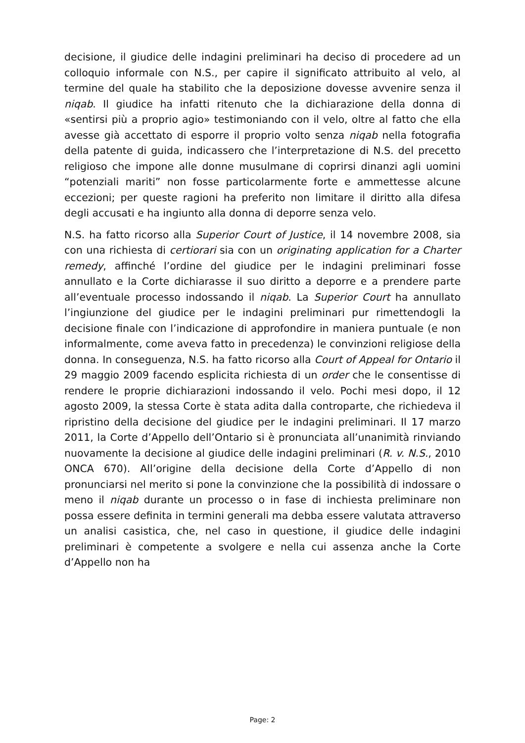decisione, il giudice delle indagini preliminari ha deciso di procedere ad un colloquio informale con N.S., per capire il significato attribuito al velo, al termine del quale ha stabilito che la deposizione dovesse avvenire senza il niqab. Il giudice ha infatti ritenuto che la dichiarazione della donna di «sentirsi più a proprio agio» testimoniando con il velo, oltre al fatto che ella avesse già accettato di esporre il proprio volto senza niqab nella fotografia della patente di guida, indicassero che l’interpretazione di N.S. del precetto religioso che impone alle donne musulmane di coprirsi dinanzi agli uomini “potenziali mariti” non fosse particolarmente forte e ammettesse alcune eccezioni; per queste ragioni ha preferito non limitare il diritto alla difesa degli accusati e ha ingiunto alla donna di deporre senza velo.
N.S. ha fatto ricorso alla Superior Court of Justice, il 14 novembre 2008, sia con una richiesta di certiorari sia con un originating application for a Charter remedy, affinché l’ordine del giudice per le indagini preliminari fosse annullato e la Corte dichiarasse il suo diritto a deporre e a prendere parte all’eventuale processo indossando il niqab. La Superior Court ha annullato l’ingiunzione del giudice per le indagini preliminari pur rimettendogli la decisione finale con l’indicazione di approfondire in maniera puntuale (e non informalmente, come aveva fatto in precedenza) le convinzioni religiose della donna. In conseguenza, N.S. ha fatto ricorso alla Court of Appeal for Ontario il 29 maggio 2009 facendo esplicita richiesta di un order che le consentisse di rendere le proprie dichiarazioni indossando il velo. Pochi mesi dopo, il 12 agosto 2009, la stessa Corte è stata adita dalla controparte, che richiedeva il ripristino della decisione del giudice per le indagini preliminari. Il 17 marzo 2011, la Corte d’Appello dell’Ontario si è pronunciata all’unanimità rinviando nuovamente la decisione al giudice delle indagini preliminari (R. v. N.S., 2010 ONCA 670). All’origine della decisione della Corte d’Appello di non pronunciarsi nel merito si pone la convinzione che la possibilità di indossare o meno il niqab durante un processo o in fase di inchiesta preliminare non possa essere definita in termini generali ma debba essere valutata attraverso un analisi casistica, che, nel caso in questione, il giudice delle indagini preliminari è competente a svolgere e nella cui assenza anche la Corte d’Appello non ha
Page: 2